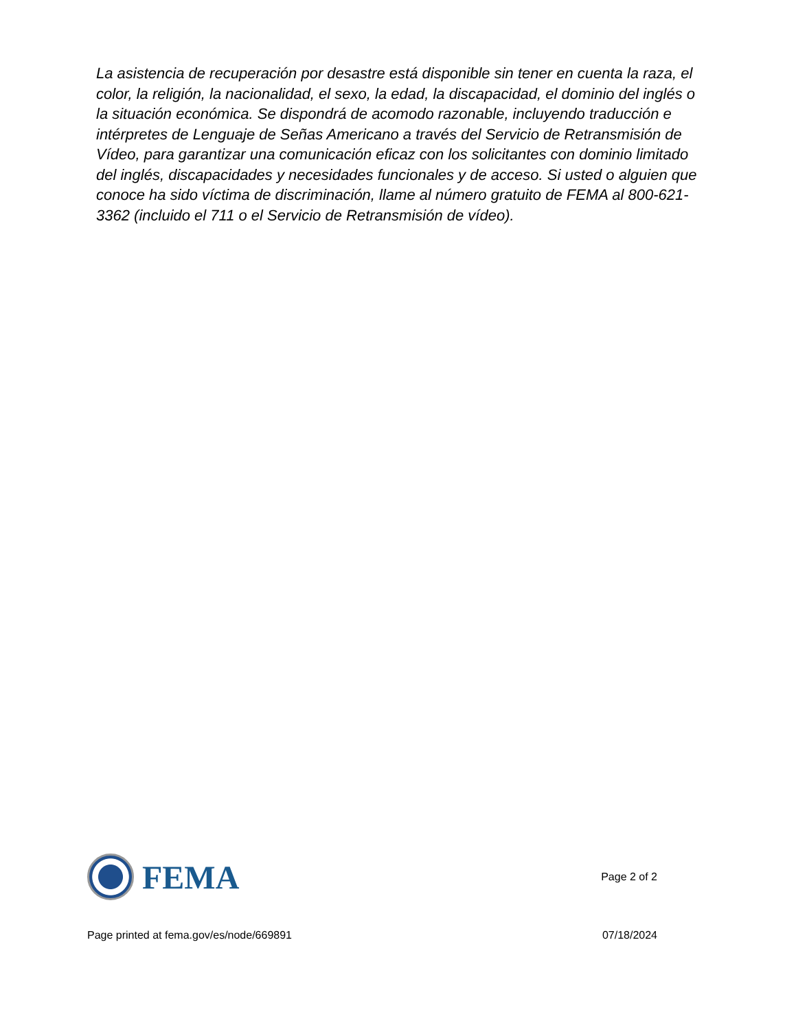La asistencia de recuperación por desastre está disponible sin tener en cuenta la raza, el color, la religión, la nacionalidad, el sexo, la edad, la discapacidad, el dominio del inglés o la situación económica. Se dispondrá de acomodo razonable, incluyendo traducción e intérpretes de Lenguaje de Señas Americano a través del Servicio de Retransmisión de Vídeo, para garantizar una comunicación eficaz con los solicitantes con dominio limitado del inglés, discapacidades y necesidades funcionales y de acceso. Si usted o alguien que conoce ha sido víctima de discriminación, llame al número gratuito de FEMA al 800-621-3362 (incluido el 711 o el Servicio de Retransmisión de vídeo).
FEMA
Page 2 of 2
Page printed at fema.gov/es/node/669891 07/18/2024